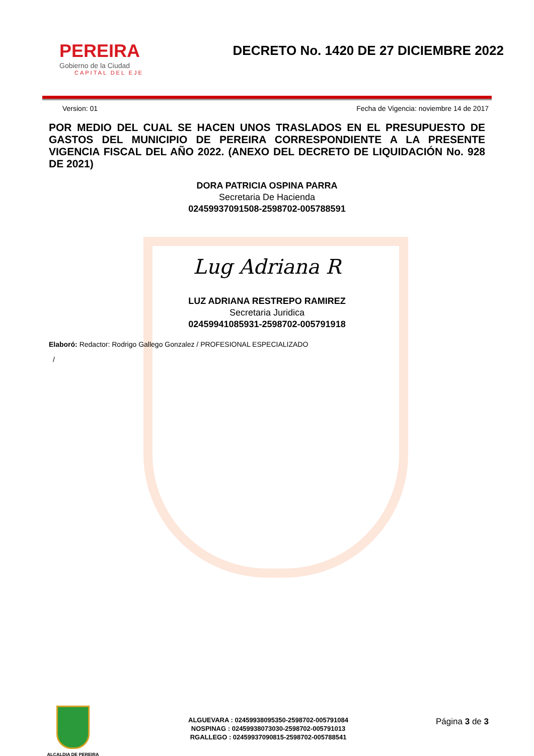PEREIRA
Gobierno de la Ciudad
CAPITAL DEL EJE
DECRETO No. 1420 DE 27 DICIEMBRE 2022
Version: 01 Fecha de Vigencia: noviembre 14 de 2017
POR MEDIO DEL CUAL SE HACEN UNOS TRASLADOS EN EL PRESUPUESTO DE GASTOS DEL MUNICIPIO DE PEREIRA CORRESPONDIENTE A LA PRESENTE VIGENCIA FISCAL DEL AÑO 2022. (ANEXO DEL DECRETO DE LIQUIDACIÓN No. 928 DE 2021)
DORA PATRICIA OSPINA PARRA
Secretaria De Hacienda
02459937091508-2598702-005788591
Lug Adriana R
LUZ ADRIANA RESTREPO RAMIREZ
Secretaria Juridica
02459941085931-2598702-005791918
Elaboró: Redactor: Rodrigo Gallego Gonzalez / PROFESIONAL ESPECIALIZADO
/
ALCALDIA DE PEREIRA
ALGUEVARA : 02459938095350-2598702-005791084
NOSPINAG : 02459938073030-2598702-005791013
RGALLEGO : 02459937090815-2598702-005788541
Página 3 de 3